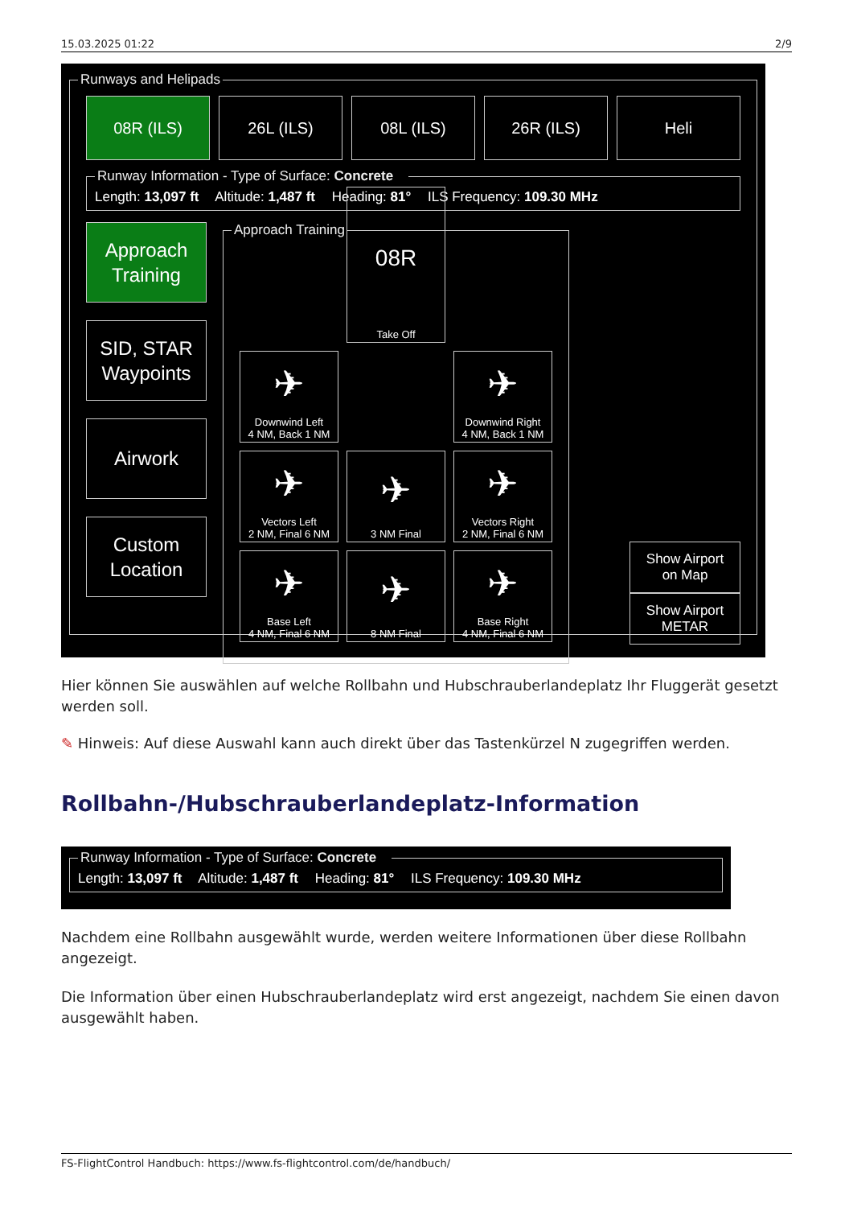15.03.2025 01:22 2/9
Runways and Helipads
08R (ILS) 26L (ILS) 08L (ILS) 26R (ILS) Heli
Runway Information - Type of Surface: Concrete Length: 13,097 ft Altitude: 1,487 ft Heading: 81° ILS Frequency: 109.30 MHz
Approach
Training
SID, STAR
Waypoints
Airwork
Custom
Location
Approach Training
08R
Take Off
✈
Downwind Left
4 NM, Back 1 NM
✈
Downwind Right
4 NM, Back 1 NM
✈
Vectors Left
2 NM, Final 6 NM
✈
3 NM Final
✈
Vectors Right
2 NM, Final 6 NM
✈
Base Left
4 NM, Final 6 NM
✈
8 NM Final
✈
Base Right
4 NM, Final 6 NM
Show Airport
on Map
Show Airport
METAR
Hier können Sie auswählen auf welche Rollbahn und Hubschrauberlandeplatz Ihr Fluggerät gesetzt werden soll.
✎ Hinweis: Auf diese Auswahl kann auch direkt über das Tastenkürzel N zugegriffen werden.
Rollbahn-/Hubschrauberlandeplatz-Information
Runway Information - Type of Surface: Concrete Length: 13,097 ft Altitude: 1,487 ft Heading: 81° ILS Frequency: 109.30 MHz
Nachdem eine Rollbahn ausgewählt wurde, werden weitere Informationen über diese Rollbahn angezeigt.
Die Information über einen Hubschrauberlandeplatz wird erst angezeigt, nachdem Sie einen davon ausgewählt haben.
FS-FlightControl Handbuch: https://www.fs-flightcontrol.com/de/handbuch/